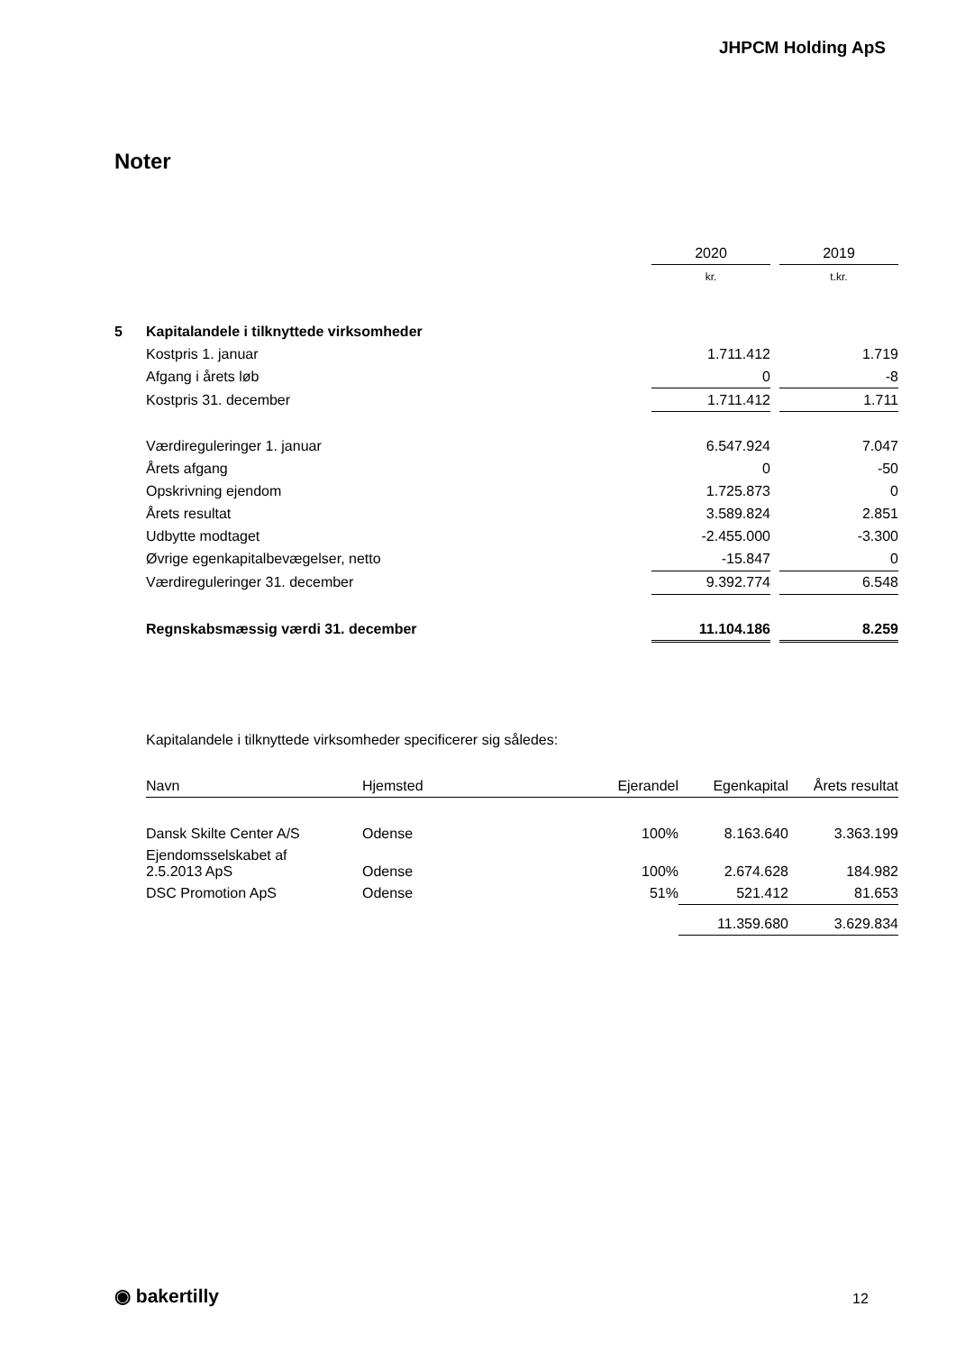JHPCM Holding ApS
Noter
| | | 2020 | | 2019 |
| | | kr. | | t.kr. |
| 5 | Kapitalandele i tilknyttede virksomheder | | | |
| | Kostpris 1. januar | 1.711.412 | | 1.719 |
| | Afgang i årets løb | 0 | | -8 |
| | Kostpris 31. december | 1.711.412 | | 1.711 |
| | Værdireguleringer 1. januar | 6.547.924 | | 7.047 |
| | Årets afgang | 0 | | -50 |
| | Opskrivning ejendom | 1.725.873 | | 0 |
| | Årets resultat | 3.589.824 | | 2.851 |
| | Udbytte modtaget | -2.455.000 | | -3.300 |
| | Øvrige egenkapitalbevægelser, netto | -15.847 | | 0 |
| | Værdireguleringer 31. december | 9.392.774 | | 6.548 |
| | Regnskabsmæssig værdi 31. december | 11.104.186 | | 8.259 |
Kapitalandele i tilknyttede virksomheder specificerer sig således:
| Navn | Hjemsted | Ejerandel | Egenkapital | Årets resultat |
| Dansk Skilte Center A/S | Odense | 100% | 8.163.640 | 3.363.199 |
| Ejendomsselskabet af 2.5.2013 ApS | Odense | 100% | 2.674.628 | 184.982 |
| DSC Promotion ApS | Odense | 51% | 521.412 | 81.653 |
| | | | 11.359.680 | 3.629.834 |
◉ bakertilly 12